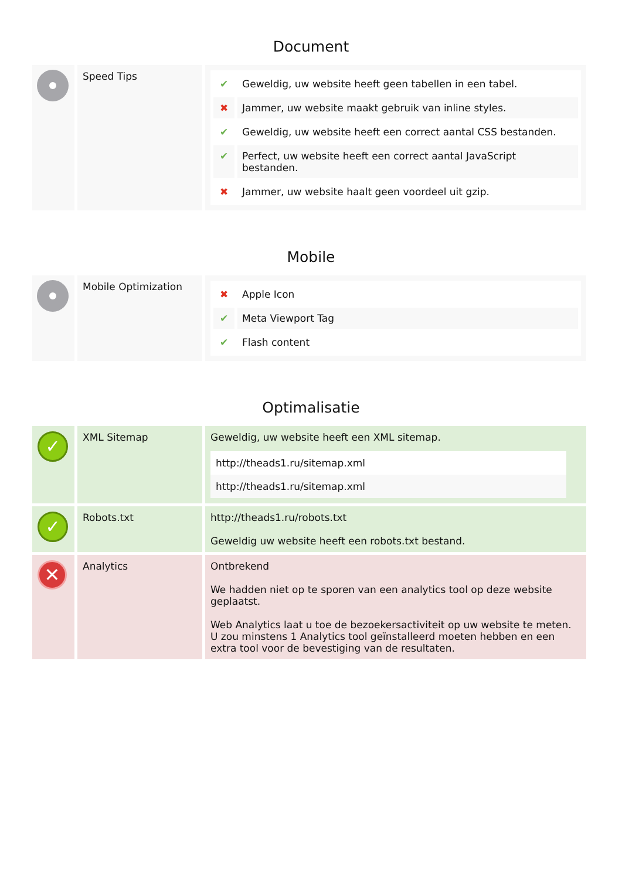Document
| | Speed Tips | / ✔ / Geweldig, uw website heeft geen tabellen in een tabel. / / ✖ / Jammer, uw website maakt gebruik van inline styles. / / ✔ / Geweldig, uw website heeft een correct aantal CSS bestanden. / / ✔ / Perfect, uw website heeft een correct aantal JavaScript bestanden. / / ✖ / Jammer, uw website haalt geen voordeel uit gzip. / |
Mobile
| | Mobile Optimization | / ✖ / Apple Icon / / ✔ / Meta Viewport Tag / / ✔ / Flash content / |
Optimalisatie
| ✓ | XML Sitemap | Geweldig, uw website heeft een XML sitemap. / http://theads1.ru/sitemap.xml / / http://theads1.ru/sitemap.xml / |
| ✓ | Robots.txt | http://theads1.ru/robots.txt Geweldig uw website heeft een robots.txt bestand. |
| ✕ | Analytics | Ontbrekend We hadden niet op te sporen van een analytics tool op deze website geplaatst. Web Analytics laat u toe de bezoekersactiviteit op uw website te meten. U zou minstens 1 Analytics tool geïnstalleerd moeten hebben en een extra tool voor de bevestiging van de resultaten. |